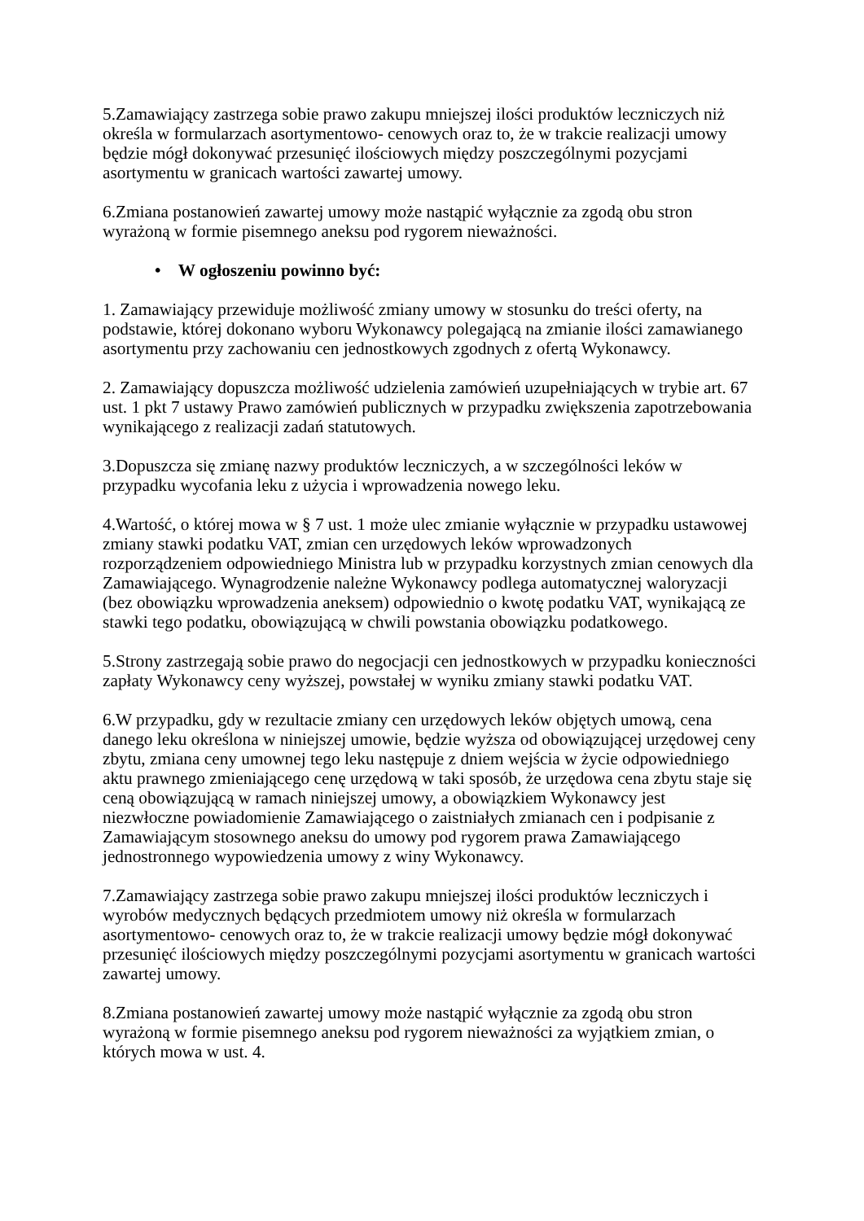5.Zamawiający zastrzega sobie prawo zakupu mniejszej ilości produktów leczniczych niż
określa w formularzach asortymentowo- cenowych oraz to, że w trakcie realizacji umowy
będzie mógł dokonywać przesunięć ilościowych między poszczególnymi pozycjami
asortymentu w granicach wartości zawartej umowy.
6.Zmiana postanowień zawartej umowy może nastąpić wyłącznie za zgodą obu stron
wyrażoną w formie pisemnego aneksu pod rygorem nieważności.
• W ogłoszeniu powinno być:
1. Zamawiający przewiduje możliwość zmiany umowy w stosunku do treści oferty, na
podstawie, której dokonano wyboru Wykonawcy polegającą na zmianie ilości zamawianego
asortymentu przy zachowaniu cen jednostkowych zgodnych z ofertą Wykonawcy.
2. Zamawiający dopuszcza możliwość udzielenia zamówień uzupełniających w trybie art. 67
ust. 1 pkt 7 ustawy Prawo zamówień publicznych w przypadku zwiększenia zapotrzebowania
wynikającego z realizacji zadań statutowych.
3.Dopuszcza się zmianę nazwy produktów leczniczych, a w szczególności leków w
przypadku wycofania leku z użycia i wprowadzenia nowego leku.
4.Wartość, o której mowa w § 7 ust. 1 może ulec zmianie wyłącznie w przypadku ustawowej
zmiany stawki podatku VAT, zmian cen urzędowych leków wprowadzonych
rozporządzeniem odpowiedniego Ministra lub w przypadku korzystnych zmian cenowych dla
Zamawiającego. Wynagrodzenie należne Wykonawcy podlega automatycznej waloryzacji
(bez obowiązku wprowadzenia aneksem) odpowiednio o kwotę podatku VAT, wynikającą ze
stawki tego podatku, obowiązującą w chwili powstania obowiązku podatkowego.
5.Strony zastrzegają sobie prawo do negocjacji cen jednostkowych w przypadku konieczności
zapłaty Wykonawcy ceny wyższej, powstałej w wyniku zmiany stawki podatku VAT.
6.W przypadku, gdy w rezultacie zmiany cen urzędowych leków objętych umową, cena
danego leku określona w niniejszej umowie, będzie wyższa od obowiązującej urzędowej ceny
zbytu, zmiana ceny umownej tego leku następuje z dniem wejścia w życie odpowiedniego
aktu prawnego zmieniającego cenę urzędową w taki sposób, że urzędowa cena zbytu staje się
ceną obowiązującą w ramach niniejszej umowy, a obowiązkiem Wykonawcy jest
niezwłoczne powiadomienie Zamawiającego o zaistniałych zmianach cen i podpisanie z
Zamawiającym stosownego aneksu do umowy pod rygorem prawa Zamawiającego
jednostronnego wypowiedzenia umowy z winy Wykonawcy.
7.Zamawiający zastrzega sobie prawo zakupu mniejszej ilości produktów leczniczych i
wyrobów medycznych będących przedmiotem umowy niż określa w formularzach
asortymentowo- cenowych oraz to, że w trakcie realizacji umowy będzie mógł dokonywać
przesunięć ilościowych między poszczególnymi pozycjami asortymentu w granicach wartości
zawartej umowy.
8.Zmiana postanowień zawartej umowy może nastąpić wyłącznie za zgodą obu stron
wyrażoną w formie pisemnego aneksu pod rygorem nieważności za wyjątkiem zmian, o
których mowa w ust. 4.